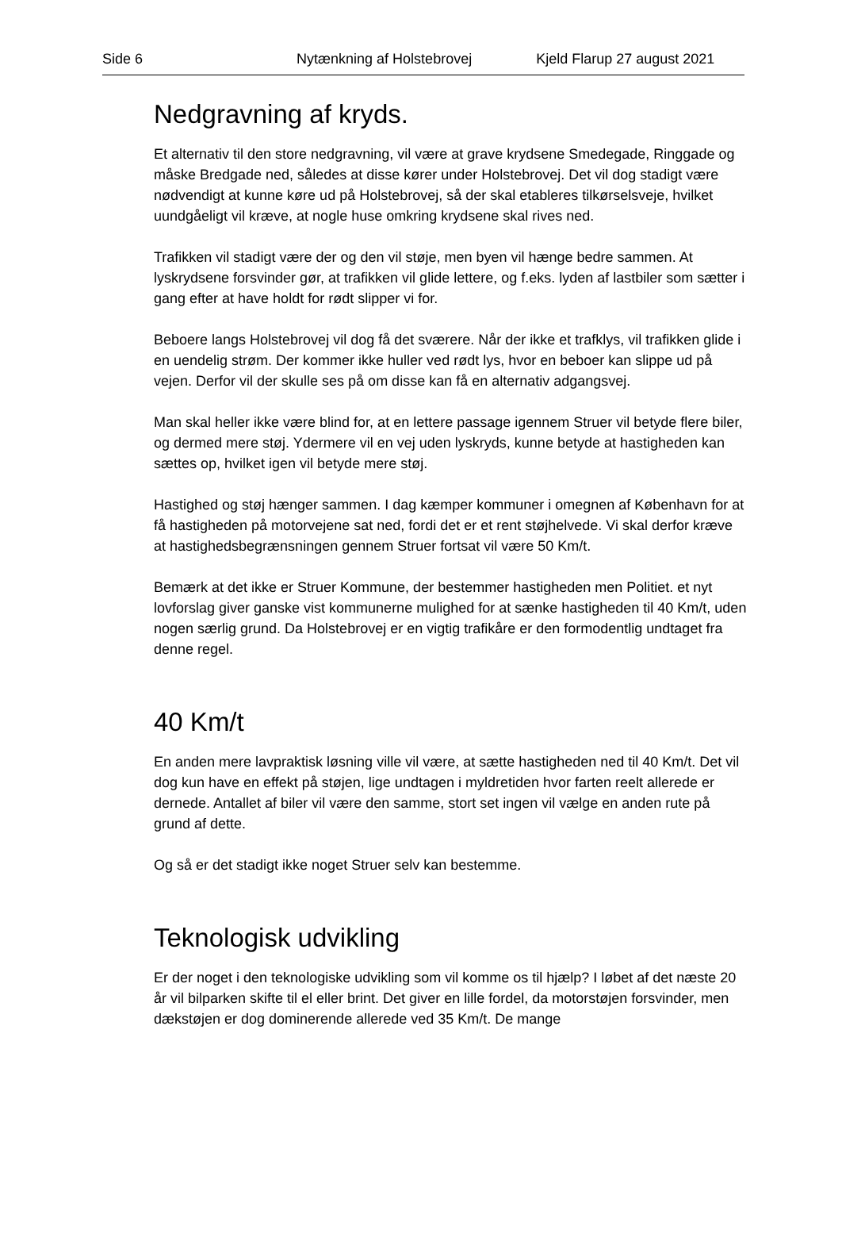Side 6 Nytænkning af Holstebrovej Kjeld Flarup 27 august 2021
Nedgravning af kryds.
Et alternativ til den store nedgravning, vil være at grave krydsene Smedegade, Ringgade og måske Bredgade ned, således at disse kører under Holstebrovej. Det vil dog stadigt være nødvendigt at kunne køre ud på Holstebrovej, så der skal etableres tilkørselsveje, hvilket uundgåeligt vil kræve, at nogle huse omkring krydsene skal rives ned.
Trafikken vil stadigt være der og den vil støje, men byen vil hænge bedre sammen. At lyskrydsene forsvinder gør, at trafikken vil glide lettere, og f.eks. lyden af lastbiler som sætter i gang efter at have holdt for rødt slipper vi for.
Beboere langs Holstebrovej vil dog få det sværere. Når der ikke et trafklys, vil trafikken glide i en uendelig strøm. Der kommer ikke huller ved rødt lys, hvor en beboer kan slippe ud på vejen. Derfor vil der skulle ses på om disse kan få en alternativ adgangsvej.
Man skal heller ikke være blind for, at en lettere passage igennem Struer vil betyde flere biler, og dermed mere støj. Ydermere vil en vej uden lyskryds, kunne betyde at hastigheden kan sættes op, hvilket igen vil betyde mere støj.
Hastighed og støj hænger sammen. I dag kæmper kommuner i omegnen af København for at få hastigheden på motorvejene sat ned, fordi det er et rent støjhelvede. Vi skal derfor kræve at hastighedsbegrænsningen gennem Struer fortsat vil være 50 Km/t.
Bemærk at det ikke er Struer Kommune, der bestemmer hastigheden men Politiet. et nyt lovforslag giver ganske vist kommunerne mulighed for at sænke hastigheden til 40 Km/t, uden nogen særlig grund. Da Holstebrovej er en vigtig trafikåre er den formodentlig undtaget fra denne regel.
40 Km/t
En anden mere lavpraktisk løsning ville vil være, at sætte hastigheden ned til 40 Km/t. Det vil dog kun have en effekt på støjen, lige undtagen i myldretiden hvor farten reelt allerede er dernede. Antallet af biler vil være den samme, stort set ingen vil vælge en anden rute på grund af dette.
Og så er det stadigt ikke noget Struer selv kan bestemme.
Teknologisk udvikling
Er der noget i den teknologiske udvikling som vil komme os til hjælp? I løbet af det næste 20 år vil bilparken skifte til el eller brint. Det giver en lille fordel, da motorstøjen forsvinder, men dækstøjen er dog dominerende allerede ved 35 Km/t. De mange